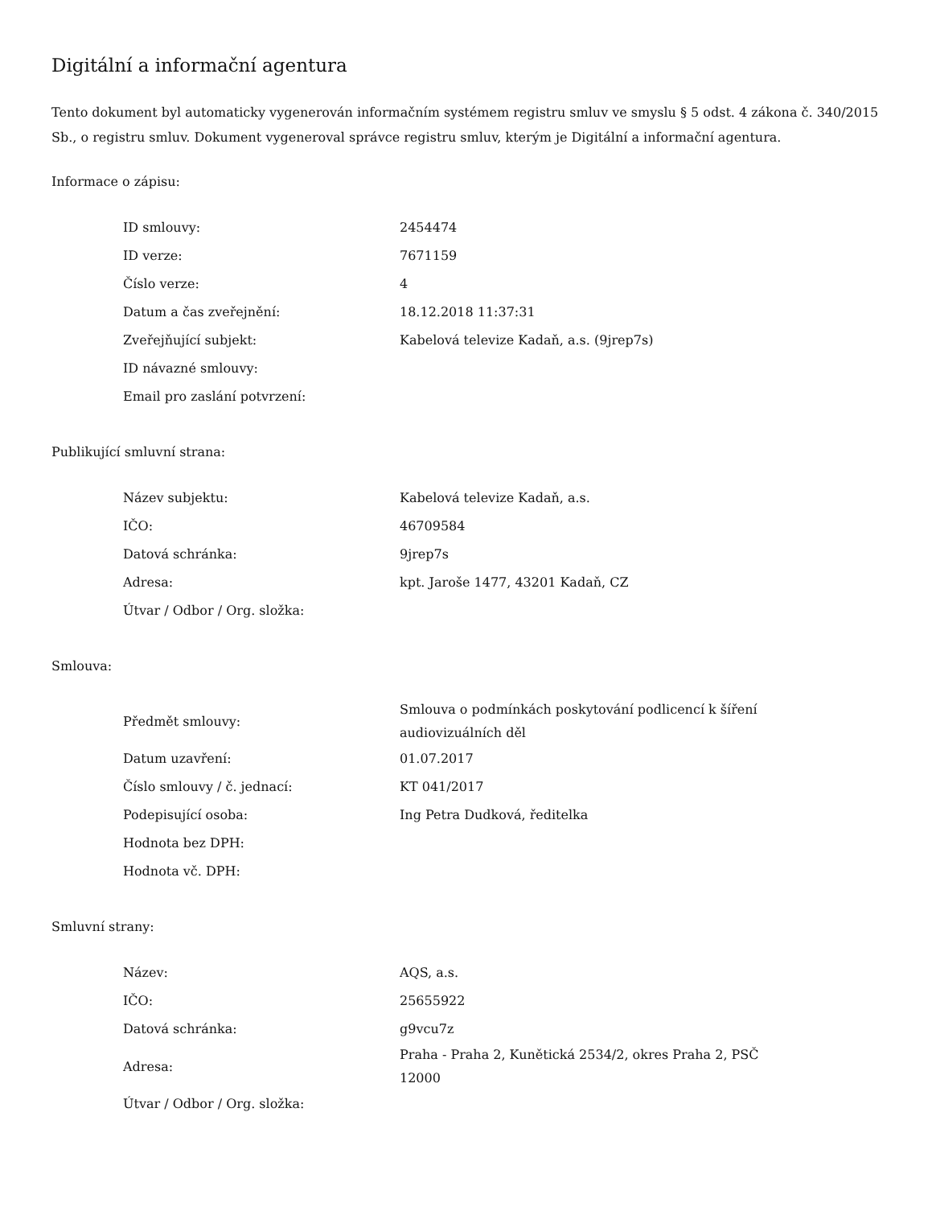Digitální a informační agentura
Tento dokument byl automaticky vygenerován informačním systémem registru smluv ve smyslu § 5 odst. 4 zákona č. 340/2015 Sb., o registru smluv. Dokument vygeneroval správce registru smluv, kterým je Digitální a informační agentura.
Informace o zápisu:
| ID smlouvy: | 2454474 |
| ID verze: | 7671159 |
| Číslo verze: | 4 |
| Datum a čas zveřejnění: | 18.12.2018 11:37:31 |
| Zveřejňující subjekt: | Kabelová televize Kadaň, a.s. (9jrep7s) |
| ID návazné smlouvy: | |
| Email pro zaslání potvrzení: | |
Publikující smluvní strana:
| Název subjektu: | Kabelová televize Kadaň, a.s. |
| IČO: | 46709584 |
| Datová schránka: | 9jrep7s |
| Adresa: | kpt. Jaroše 1477, 43201 Kadaň, CZ |
| Útvar / Odbor / Org. složka: | |
Smlouva:
| Předmět smlouvy: | Smlouva o podmínkách poskytování podlicencí k šíření audiovizuálních děl |
| Datum uzavření: | 01.07.2017 |
| Číslo smlouvy / č. jednací: | KT 041/2017 |
| Podepisující osoba: | Ing Petra Dudková, ředitelka |
| Hodnota bez DPH: | |
| Hodnota vč. DPH: | |
Smluvní strany:
| Název: | AQS, a.s. |
| IČO: | 25655922 |
| Datová schránka: | g9vcu7z |
| Adresa: | Praha - Praha 2, Kunětická 2534/2, okres Praha 2, PSČ 12000 |
| Útvar / Odbor / Org. složka: | |